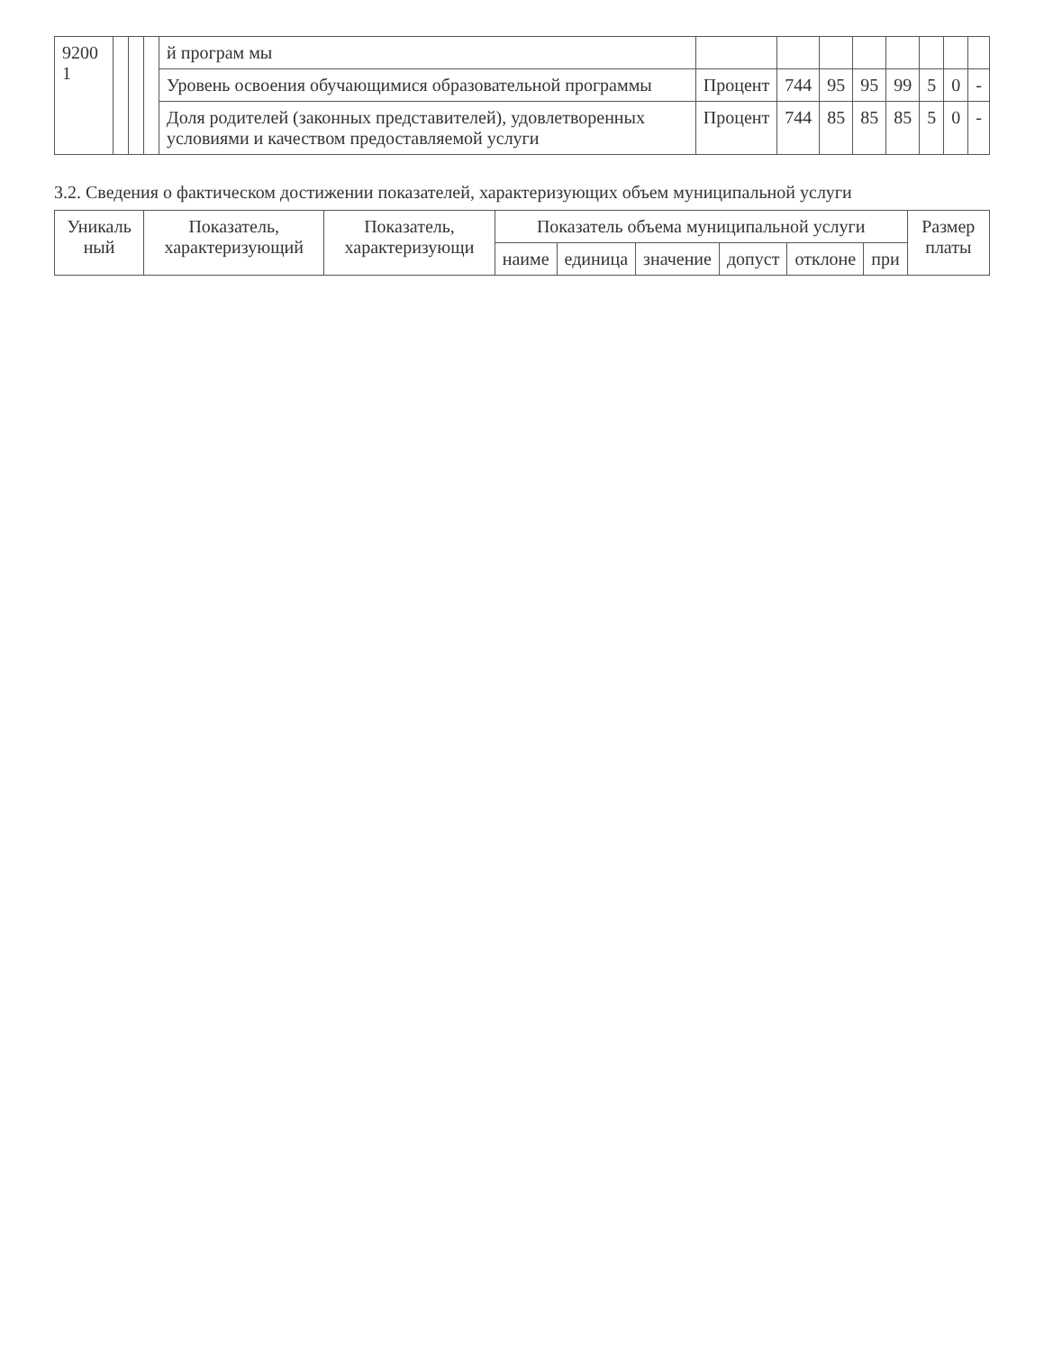| 9200 1 | | | | й програм мы | | | | | | | | |
| | | | | Уровень освоения обучающимися образовательной программы | Процент | 744 | 95 | 95 | 99 | 5 | 0 | - |
| | | | | Доля родителей (законных представителей), удовлетворенных условиями и качеством предоставляемой услуги | Процент | 744 | 85 | 85 | 85 | 5 | 0 | - |
3.2. Сведения о фактическом достижении показателей, характеризующих объем муниципальной услуги
| Уникаль ный | Показатель, характеризующий | Показатель, характеризующи | Показатель объема муниципальной услуги | | | | | | Размер платы |
| --- | --- | --- | --- | --- | --- | --- | --- | --- | --- |
| | | | наиме | единица | значение | допуст | отклоне | при | |